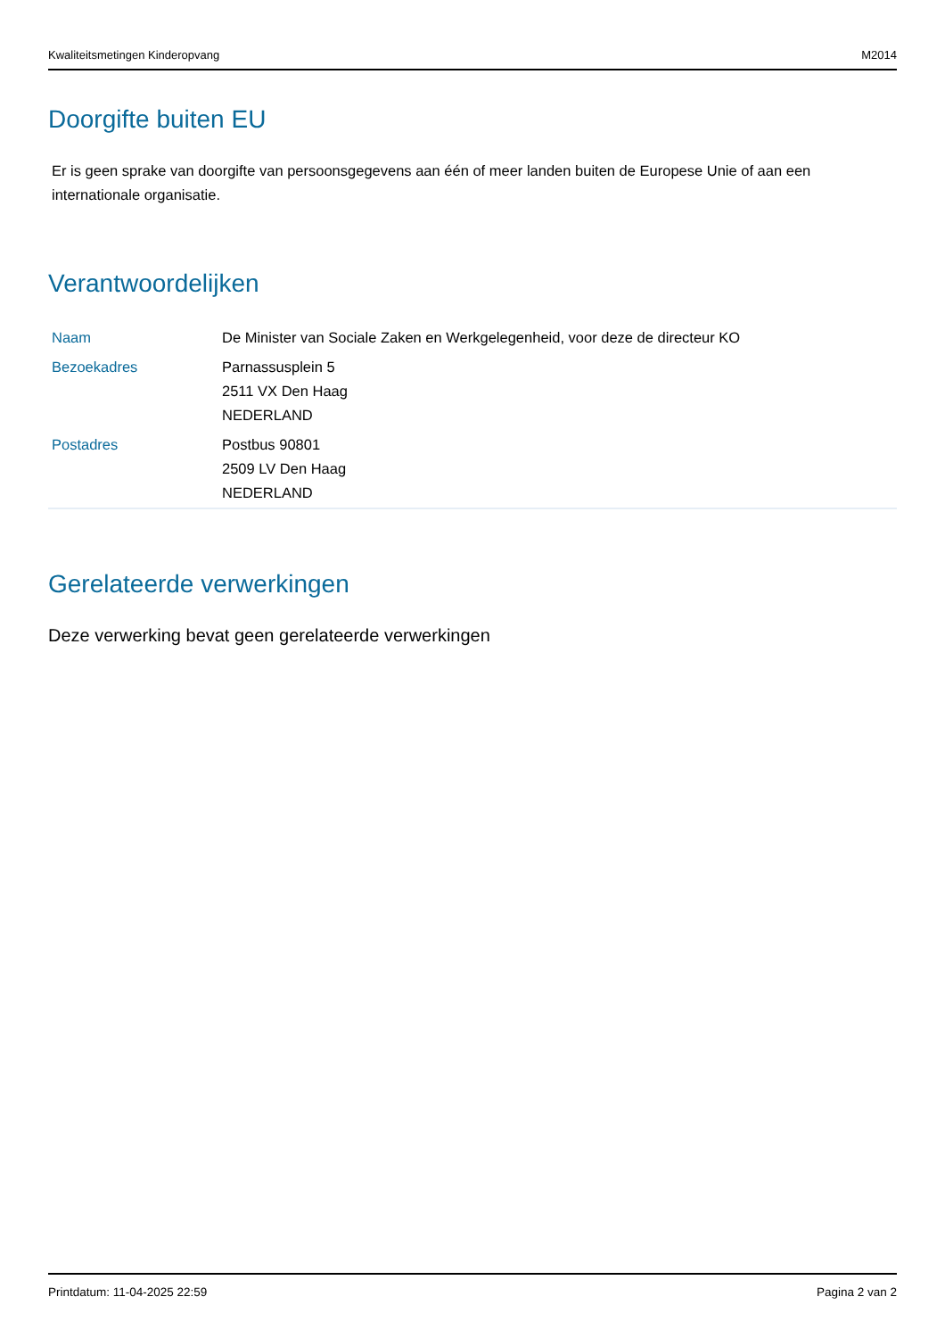Kwaliteitsmetingen Kinderopvang M2014
Doorgifte buiten EU
Er is geen sprake van doorgifte van persoonsgegevens aan één of meer landen buiten de Europese Unie of aan een internationale organisatie.
Verantwoordelijken
| Naam | De Minister van Sociale Zaken en Werkgelegenheid, voor deze de directeur KO |
| Bezoekadres | Parnassusplein 5 2511 VX Den Haag NEDERLAND |
| Postadres | Postbus 90801 2509 LV Den Haag NEDERLAND |
Gerelateerde verwerkingen
Deze verwerking bevat geen gerelateerde verwerkingen
Printdatum: 11-04-2025 22:59 Pagina 2 van 2